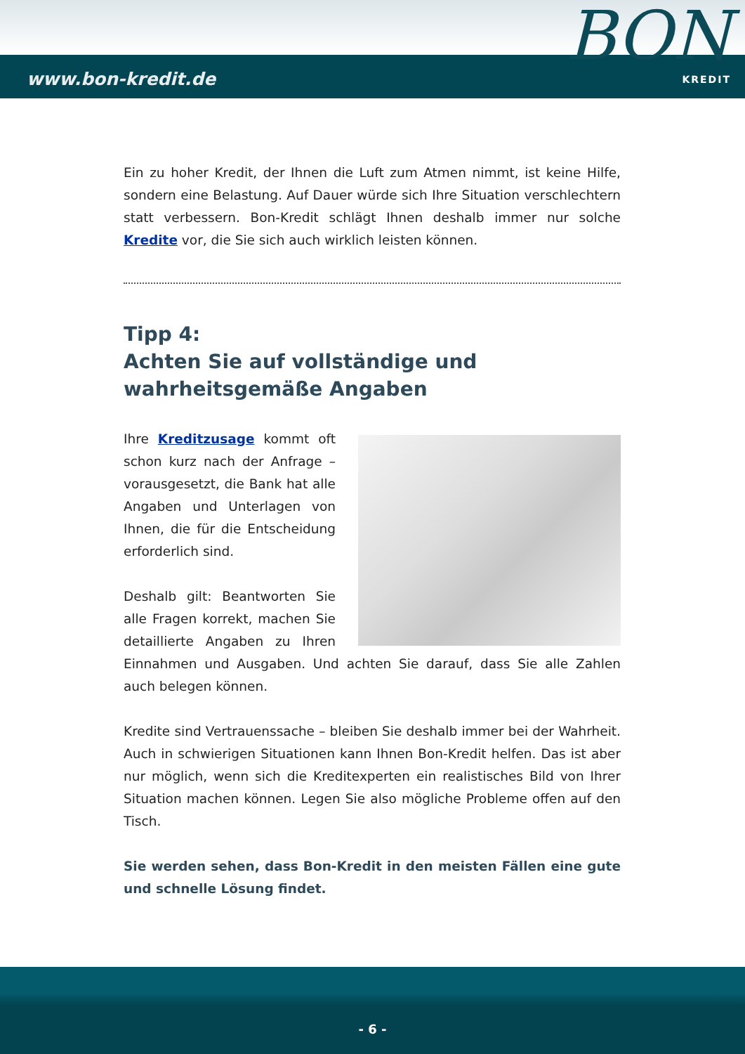www.bon-kredit.de
BON
KREDIT
Ein zu hoher Kredit, der Ihnen die Luft zum Atmen nimmt, ist keine Hilfe, sondern eine Belastung. Auf Dauer würde sich Ihre Situation verschlechtern statt verbessern. Bon-Kredit schlägt Ihnen deshalb immer nur solche Kredite vor, die Sie sich auch wirklich leisten können.
Tipp 4:
Achten Sie auf vollständige und wahrheitsgemäße Angaben
Ihre Kreditzusage kommt oft schon kurz nach der Anfrage – vorausgesetzt, die Bank hat alle Angaben und Unterlagen von Ihnen, die für die Entscheidung erforderlich sind.
Deshalb gilt: Beantworten Sie alle Fragen korrekt, machen Sie detaillierte Angaben zu Ihren Einnahmen und Ausgaben. Und achten Sie darauf, dass Sie alle Zahlen auch belegen können.
Kredite sind Vertrauenssache – bleiben Sie deshalb immer bei der Wahrheit. Auch in schwierigen Situationen kann Ihnen Bon-Kredit helfen. Das ist aber nur möglich, wenn sich die Kreditexperten ein realistisches Bild von Ihrer Situation machen können. Legen Sie also mögliche Probleme offen auf den Tisch.
Sie werden sehen, dass Bon-Kredit in den meisten Fällen eine gute und schnelle Lösung findet.
- 6 -